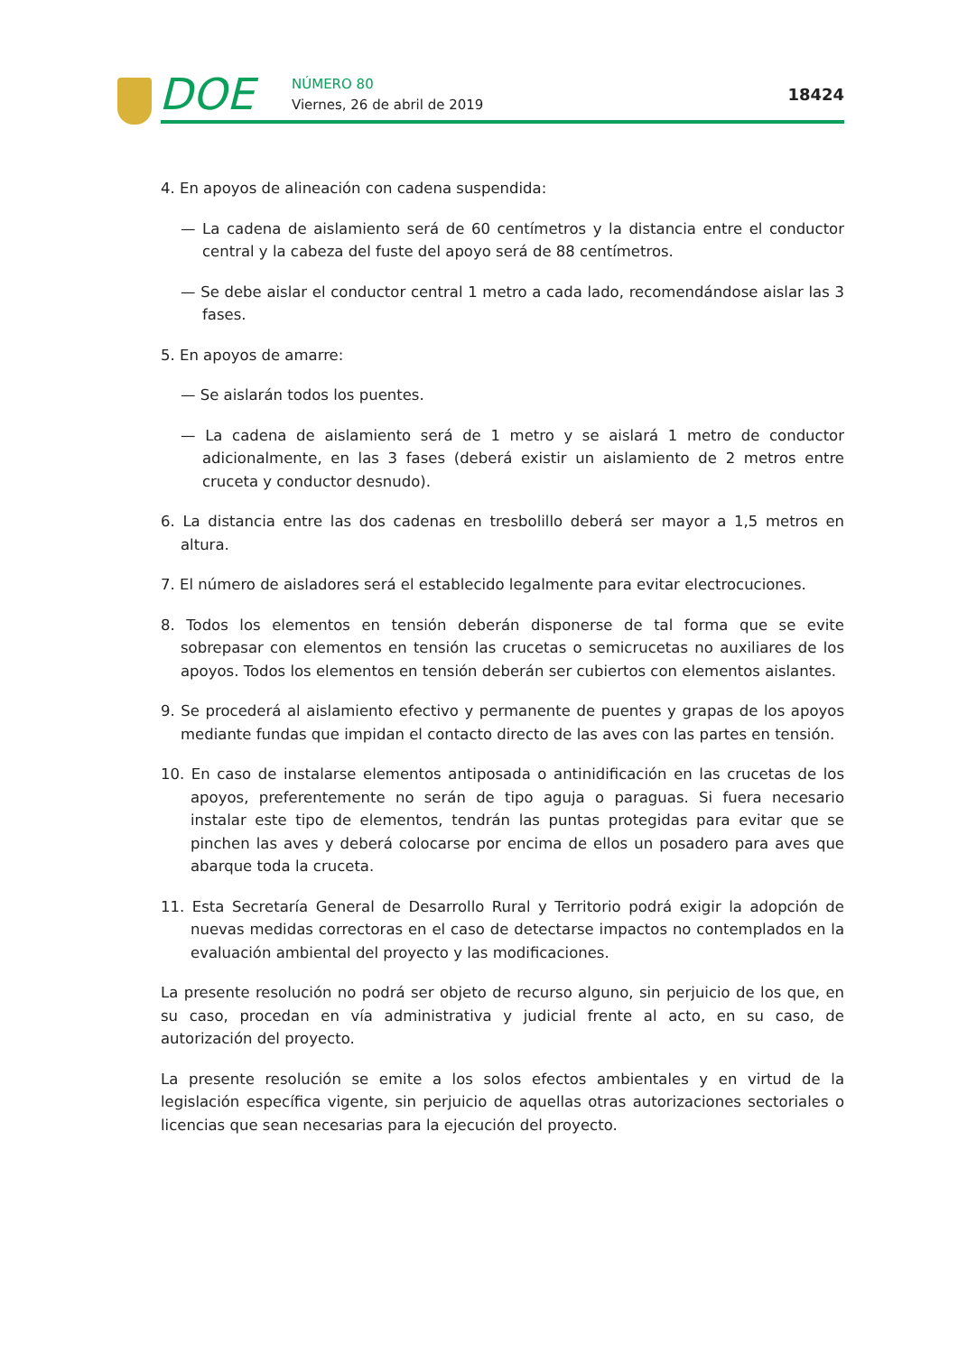DOE NÚMERO 80
Viernes, 26 de abril de 2019
18424
4. En apoyos de alineación con cadena suspendida:
— La cadena de aislamiento será de 60 centímetros y la distancia entre el conductor central y la cabeza del fuste del apoyo será de 88 centímetros.
— Se debe aislar el conductor central 1 metro a cada lado, recomendándose aislar las 3 fases.
5. En apoyos de amarre:
— Se aislarán todos los puentes.
— La cadena de aislamiento será de 1 metro y se aislará 1 metro de conductor adicionalmente, en las 3 fases (deberá existir un aislamiento de 2 metros entre cruceta y conductor desnudo).
6. La distancia entre las dos cadenas en tresbolillo deberá ser mayor a 1,5 metros en altura.
7. El número de aisladores será el establecido legalmente para evitar electrocuciones.
8. Todos los elementos en tensión deberán disponerse de tal forma que se evite sobrepasar con elementos en tensión las crucetas o semicrucetas no auxiliares de los apoyos. Todos los elementos en tensión deberán ser cubiertos con elementos aislantes.
9. Se procederá al aislamiento efectivo y permanente de puentes y grapas de los apoyos mediante fundas que impidan el contacto directo de las aves con las partes en tensión.
10. En caso de instalarse elementos antiposada o antinidificación en las crucetas de los apoyos, preferentemente no serán de tipo aguja o paraguas. Si fuera necesario instalar este tipo de elementos, tendrán las puntas protegidas para evitar que se pinchen las aves y deberá colocarse por encima de ellos un posadero para aves que abarque toda la cruceta.
11. Esta Secretaría General de Desarrollo Rural y Territorio podrá exigir la adopción de nuevas medidas correctoras en el caso de detectarse impactos no contemplados en la evaluación ambiental del proyecto y las modificaciones.
La presente resolución no podrá ser objeto de recurso alguno, sin perjuicio de los que, en su caso, procedan en vía administrativa y judicial frente al acto, en su caso, de autorización del proyecto.
La presente resolución se emite a los solos efectos ambientales y en virtud de la legislación específica vigente, sin perjuicio de aquellas otras autorizaciones sectoriales o licencias que sean necesarias para la ejecución del proyecto.